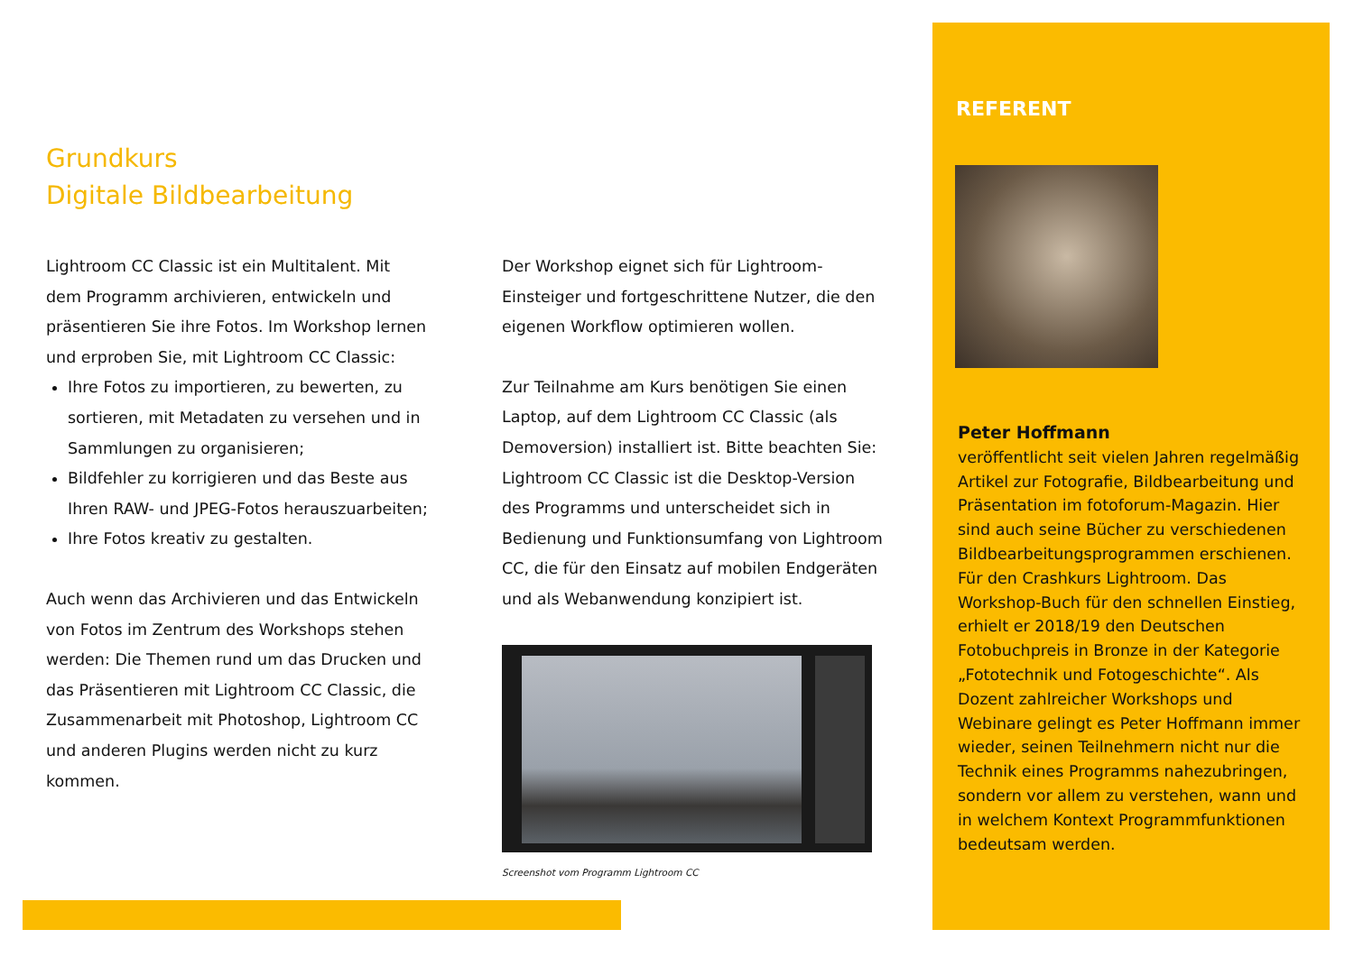Grundkurs
Digitale Bildbearbeitung
Lightroom CC Classic ist ein Multitalent. Mit dem Programm archivieren, entwickeln und präsentieren Sie ihre Fotos. Im Workshop lernen und erproben Sie, mit Lightroom CC Classic:
Ihre Fotos zu importieren, zu bewerten, zu sortieren, mit Metadaten zu versehen und in Sammlungen zu organisieren;
Bildfehler zu korrigieren und das Beste aus Ihren RAW- und JPEG-Fotos herauszuarbeiten;
Ihre Fotos kreativ zu gestalten.
Auch wenn das Archivieren und das Entwickeln von Fotos im Zentrum des Workshops stehen werden: Die Themen rund um das Drucken und das Präsentieren mit Lightroom CC Classic, die Zusammenarbeit mit Photoshop, Lightroom CC und anderen Plugins werden nicht zu kurz kommen.
Der Workshop eignet sich für Lightroom-Einsteiger und fortgeschrittene Nutzer, die den eigenen Workflow optimieren wollen.
Zur Teilnahme am Kurs benötigen Sie einen Laptop, auf dem Lightroom CC Classic (als Demoversion) installiert ist. Bitte beachten Sie: Lightroom CC Classic ist die Desktop-Version des Programms und unterscheidet sich in Bedienung und Funktionsumfang von Lightroom CC, die für den Einsatz auf mobilen Endgeräten und als Webanwendung konzipiert ist.
Screenshot vom Programm Lightroom CC
REFERENT
Peter Hoffmann
veröffentlicht seit vielen Jahren regelmäßig Artikel zur Fotografie, Bildbearbeitung und Präsentation im fotoforum-Magazin. Hier sind auch seine Bücher zu verschiedenen Bildbearbeitungsprogrammen erschienen. Für den Crashkurs Lightroom. Das Workshop-Buch für den schnellen Einstieg, erhielt er 2018/19 den Deutschen Fotobuchpreis in Bronze in der Kategorie „Fototechnik und Fotogeschichte“. Als Dozent zahlreicher Workshops und Webinare gelingt es Peter Hoffmann immer wieder, seinen Teilnehmern nicht nur die Technik eines Programms nahezubringen, sondern vor allem zu verstehen, wann und in welchem Kontext Programmfunktionen bedeutsam werden.